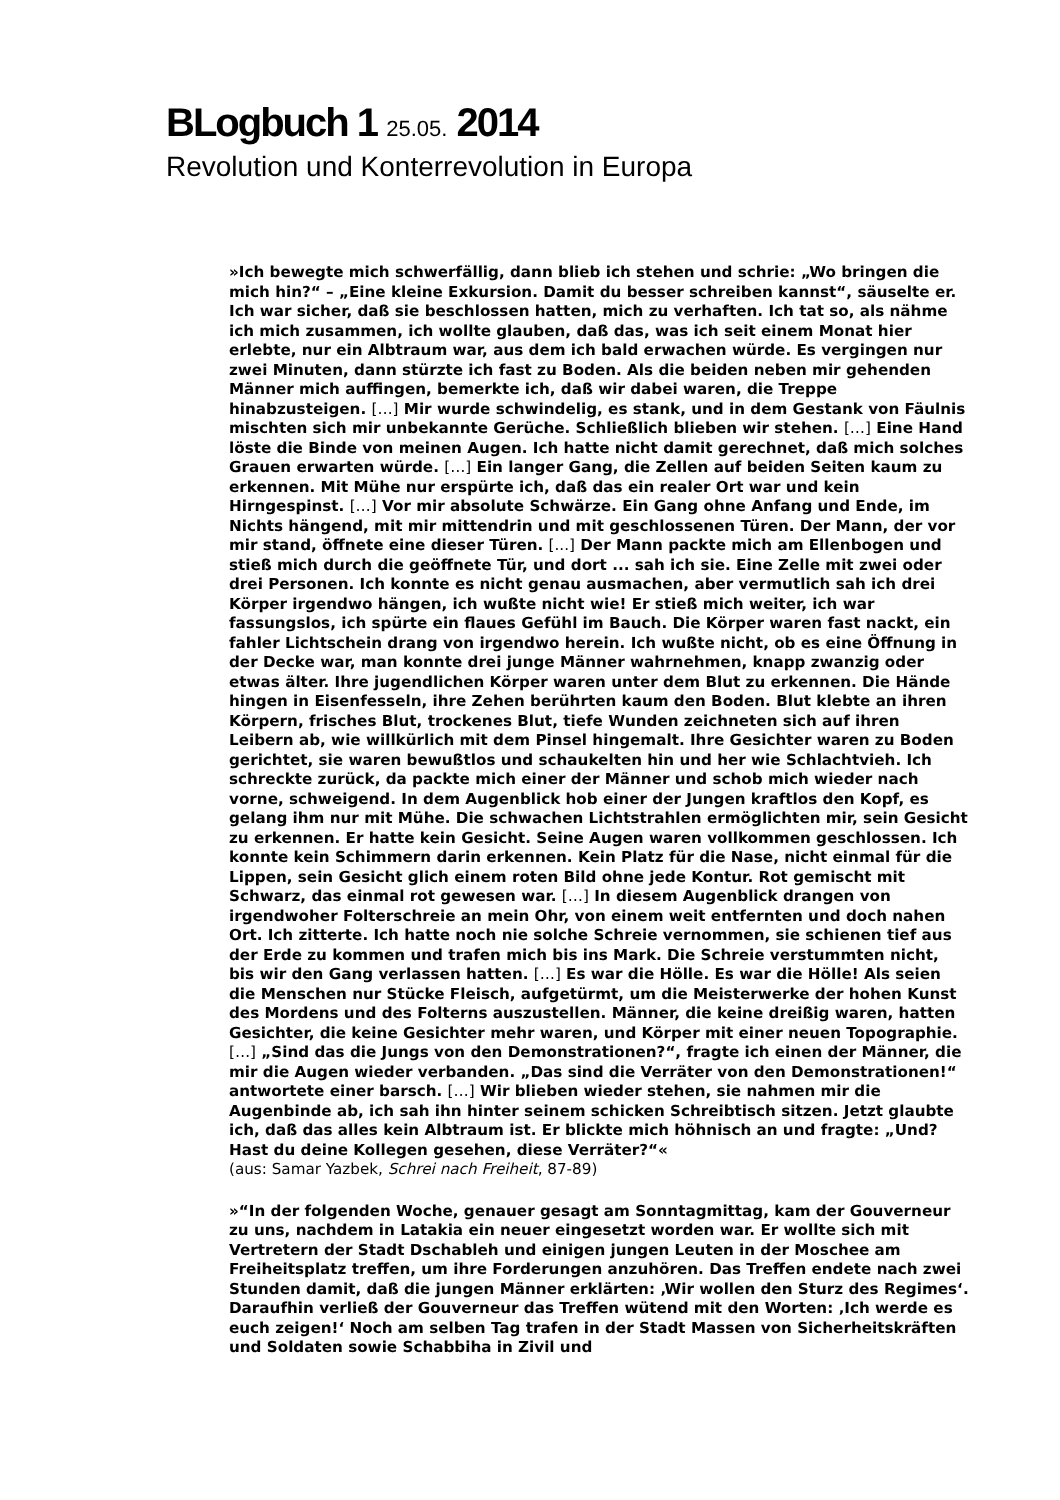BLogbuch 1 25.05. 2014
Revolution und Konterrevolution in Europa
»Ich bewegte mich schwerfällig, dann blieb ich stehen und schrie: „Wo bringen die mich hin?“ – „Eine kleine Exkursion. Damit du besser schreiben kannst“, säuselte er. Ich war sicher, daß sie beschlossen hatten, mich zu verhaften. Ich tat so, als nähme ich mich zusammen, ich wollte glauben, daß das, was ich seit einem Monat hier erlebte, nur ein Albtraum war, aus dem ich bald erwachen würde. Es vergingen nur zwei Minuten, dann stürzte ich fast zu Boden. Als die beiden neben mir gehenden Männer mich auffingen, bemerkte ich, daß wir dabei waren, die Treppe hinabzusteigen. […] Mir wurde schwindelig, es stank, und in dem Gestank von Fäulnis mischten sich mir unbekannte Gerüche. Schließlich blieben wir stehen. […] Eine Hand löste die Binde von meinen Augen. Ich hatte nicht damit gerechnet, daß mich solches Grauen erwarten würde. […] Ein langer Gang, die Zellen auf beiden Seiten kaum zu erkennen. Mit Mühe nur erspürte ich, daß das ein realer Ort war und kein Hirngespinst. […] Vor mir absolute Schwärze. Ein Gang ohne Anfang und Ende, im Nichts hängend, mit mir mittendrin und mit geschlossenen Türen. Der Mann, der vor mir stand, öffnete eine dieser Türen. [...] Der Mann packte mich am Ellenbogen und stieß mich durch die geöffnete Tür, und dort ... sah ich sie. Eine Zelle mit zwei oder drei Personen. Ich konnte es nicht genau ausmachen, aber vermutlich sah ich drei Körper irgendwo hängen, ich wußte nicht wie! Er stieß mich weiter, ich war fassungslos, ich spürte ein flaues Gefühl im Bauch. Die Körper waren fast nackt, ein fahler Lichtschein drang von irgendwo herein. Ich wußte nicht, ob es eine Öffnung in der Decke war, man konnte drei junge Männer wahrnehmen, knapp zwanzig oder etwas älter. Ihre jugendlichen Körper waren unter dem Blut zu erkennen. Die Hände hingen in Eisenfesseln, ihre Zehen berührten kaum den Boden. Blut klebte an ihren Körpern, frisches Blut, trockenes Blut, tiefe Wunden zeichneten sich auf ihren Leibern ab, wie willkürlich mit dem Pinsel hingemalt. Ihre Gesichter waren zu Boden gerichtet, sie waren bewußtlos und schaukelten hin und her wie Schlachtvieh. Ich schreckte zurück, da packte mich einer der Männer und schob mich wieder nach vorne, schweigend. In dem Augenblick hob einer der Jungen kraftlos den Kopf, es gelang ihm nur mit Mühe. Die schwachen Lichtstrahlen ermöglichten mir, sein Gesicht zu erkennen. Er hatte kein Gesicht. Seine Augen waren vollkommen geschlossen. Ich konnte kein Schimmern darin erkennen. Kein Platz für die Nase, nicht einmal für die Lippen, sein Gesicht glich einem roten Bild ohne jede Kontur. Rot gemischt mit Schwarz, das einmal rot gewesen war. […] In diesem Augenblick drangen von irgendwoher Folterschreie an mein Ohr, von einem weit entfernten und doch nahen Ort. Ich zitterte. Ich hatte noch nie solche Schreie vernommen, sie schienen tief aus der Erde zu kommen und trafen mich bis ins Mark. Die Schreie verstummten nicht, bis wir den Gang verlassen hatten. […] Es war die Hölle. Es war die Hölle! Als seien die Menschen nur Stücke Fleisch, aufgetürmt, um die Meisterwerke der hohen Kunst des Mordens und des Folterns auszustellen. Männer, die keine dreißig waren, hatten Gesichter, die keine Gesichter mehr waren, und Körper mit einer neuen Topographie. […] „Sind das die Jungs von den Demonstrationen?“, fragte ich einen der Männer, die mir die Augen wieder verbanden. „Das sind die Verräter von den Demonstrationen!“ antwortete einer barsch. […] Wir blieben wieder stehen, sie nahmen mir die Augenbinde ab, ich sah ihn hinter seinem schicken Schreibtisch sitzen. Jetzt glaubte ich, daß das alles kein Albtraum ist. Er blickte mich höhnisch an und fragte: „Und? Hast du deine Kollegen gesehen, diese Verräter?“«
(aus: Samar Yazbek, Schrei nach Freiheit, 87-89)
»“In der folgenden Woche, genauer gesagt am Sonntagmittag, kam der Gouverneur zu uns, nachdem in Latakia ein neuer eingesetzt worden war. Er wollte sich mit Vertretern der Stadt Dschableh und einigen jungen Leuten in der Moschee am Freiheitsplatz treffen, um ihre Forderungen anzuhören. Das Treffen endete nach zwei Stunden damit, daß die jungen Männer erklärten: ‚Wir wollen den Sturz des Regimes‘. Daraufhin verließ der Gouverneur das Treffen wütend mit den Worten: ‚Ich werde es euch zeigen!‘ Noch am selben Tag trafen in der Stadt Massen von Sicherheitskräften und Soldaten sowie Schabbiha in Zivil und